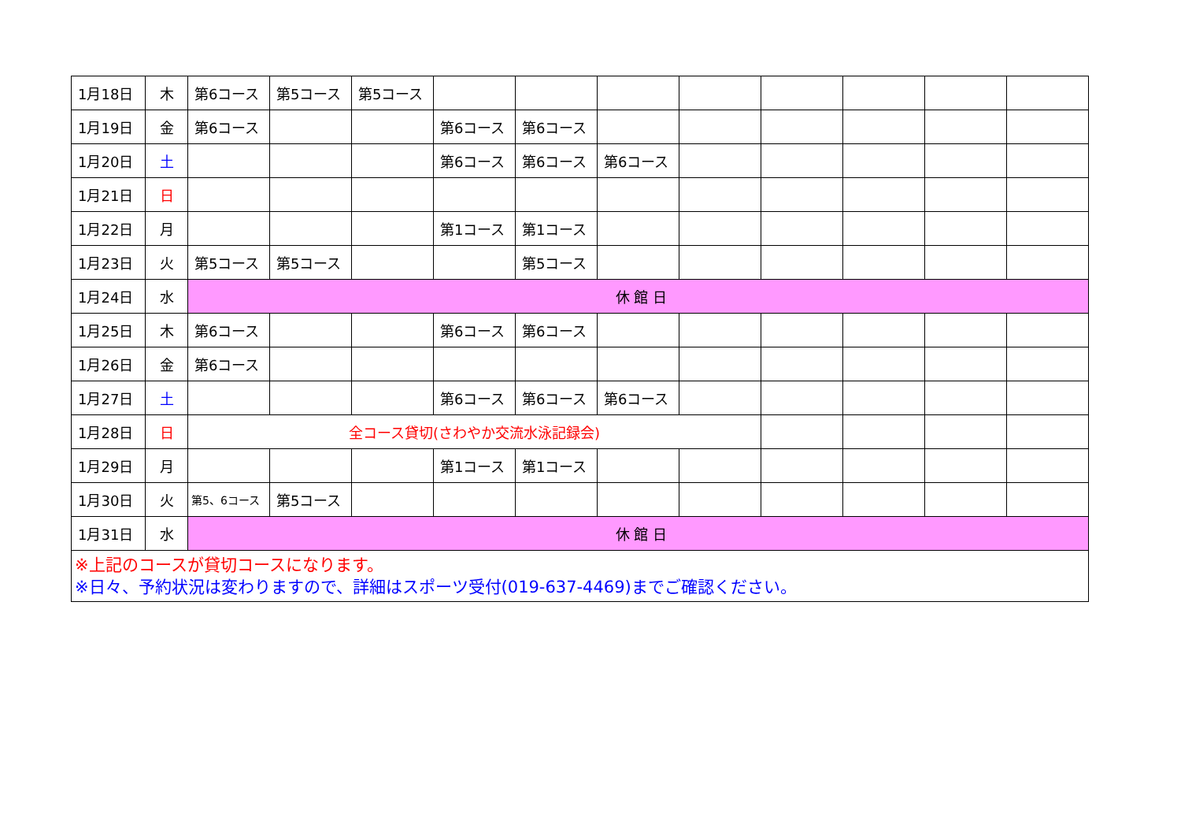| 1月18日 | 木 | 第6コース | 第5コース | 第5コース | | | | | | | | |
| 1月19日 | 金 | 第6コース | | | 第6コース | 第6コース | | | | | | |
| 1月20日 | 土 | | | | 第6コース | 第6コース | 第6コース | | | | | |
| 1月21日 | 日 | | | | | | | | | | | |
| 1月22日 | 月 | | | | 第1コース | 第1コース | | | | | | |
| 1月23日 | 火 | 第5コース | 第5コース | | | 第5コース | | | | | | |
| 1月24日 | 水 | 休 館 日 | | | | | | | | | | |
| 1月25日 | 木 | 第6コース | | | 第6コース | 第6コース | | | | | | |
| 1月26日 | 金 | 第6コース | | | | | | | | | | |
| 1月27日 | 土 | | | | 第6コース | 第6コース | 第6コース | | | | | |
| 1月28日 | 日 | 全コース貸切(さわやか交流水泳記録会) | | | | | | | | | | |
| 1月29日 | 月 | | | | 第1コース | 第1コース | | | | | | |
| 1月30日 | 火 | 第5、6コース | 第5コース | | | | | | | | | |
| 1月31日 | 水 | 休 館 日 | | | | | | | | | | |
| ※上記のコースが貸切コースになります。 ※日々、予約状況は変わりますので、詳細はスポーツ受付(019-637-4469)までご確認ください。 | | | | | | | | | | | | |